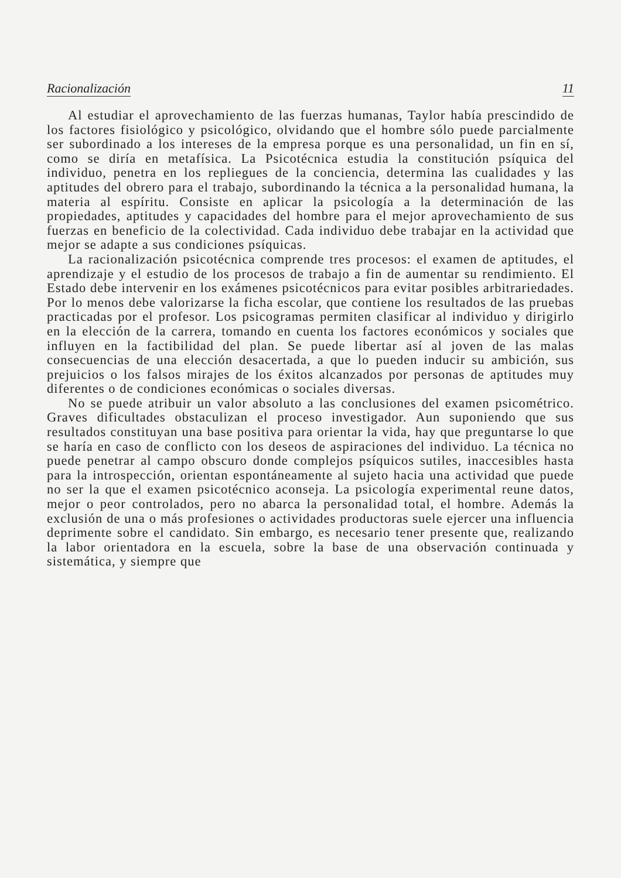Racionalización 11
Al estudiar el aprovechamiento de las fuerzas humanas, Taylor había prescindido de los factores fisiológico y psicológico, olvidando que el hombre sólo puede parcialmente ser subordinado a los intereses de la empresa porque es una personalidad, un fin en sí, como se diría en metafísica. La Psicotécnica estudia la constitución psíquica del individuo, penetra en los repliegues de la conciencia, determina las cualidades y las aptitudes del obrero para el trabajo, subordinando la técnica a la personalidad humana, la materia al espíritu. Consiste en aplicar la psicología a la determinación de las propiedades, aptitudes y capacidades del hombre para el mejor aprovechamiento de sus fuerzas en beneficio de la colectividad. Cada individuo debe trabajar en la actividad que mejor se adapte a sus condiciones psíquicas.
La racionalización psicotécnica comprende tres procesos: el examen de aptitudes, el aprendizaje y el estudio de los procesos de trabajo a fin de aumentar su rendimiento. El Estado debe intervenir en los exámenes psicotécnicos para evitar posibles arbitrariedades. Por lo menos debe valorizarse la ficha escolar, que contiene los resultados de las pruebas practicadas por el profesor. Los psicogramas permiten clasificar al individuo y dirigirlo en la elección de la carrera, tomando en cuenta los factores económicos y sociales que influyen en la factibilidad del plan. Se puede libertar así al joven de las malas consecuencias de una elección desacertada, a que lo pueden inducir su ambición, sus prejuicios o los falsos mirajes de los éxitos alcanzados por personas de aptitudes muy diferentes o de condiciones económicas o sociales diversas.
No se puede atribuir un valor absoluto a las conclusiones del examen psicométrico. Graves dificultades obstaculizan el proceso investigador. Aun suponiendo que sus resultados constituyan una base positiva para orientar la vida, hay que preguntarse lo que se haría en caso de conflicto con los deseos de aspiraciones del individuo. La técnica no puede penetrar al campo obscuro donde complejos psíquicos sutiles, inaccesibles hasta para la introspección, orientan espontáneamente al sujeto hacia una actividad que puede no ser la que el examen psicotécnico aconseja. La psicología experimental reune datos, mejor o peor controlados, pero no abarca la personalidad total, el hombre. Además la exclusión de una o más profesiones o actividades productoras suele ejercer una influencia deprimente sobre el candidato. Sin embargo, es necesario tener presente que, realizando la labor orientadora en la escuela, sobre la base de una observación continuada y sistemática, y siempre que